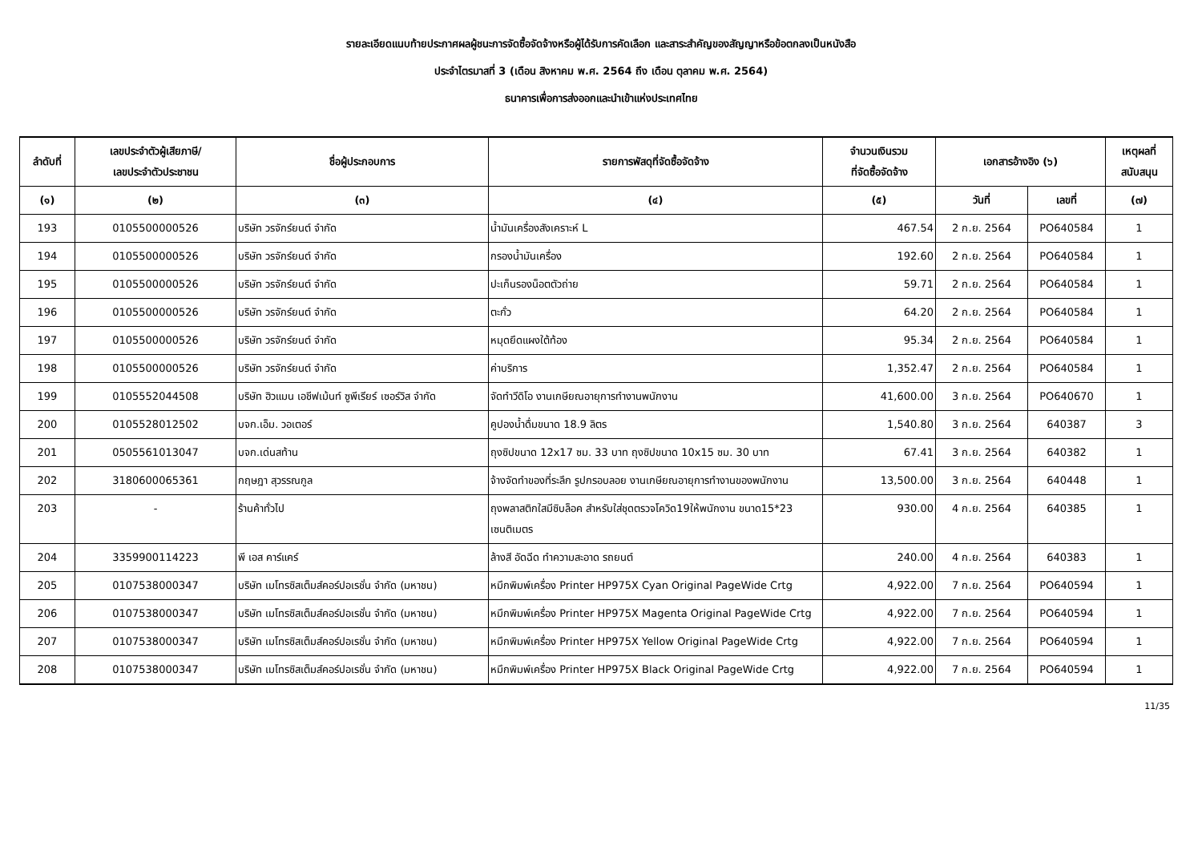รายละเอียดแนบท้ายประกาศผลผู้ชนะการจัดซื้อจัดจ้างหรือผู้ได้รับการคัดเลือก และสาระสำคัญของสัญญาหรือข้อตกลงเป็นหนังสือ
ประจำไตรมาสที่ 3 (เดือน สิงหาคม พ.ศ. 2564 ถึง เดือน ตุลาคม พ.ศ. 2564)
ธนาคารเพื่อการส่งออกและนำเข้าแห่งประเทศไทย
| ลำดับที่ | เลขประจำตัวผู้เสียภาษี/ เลขประจำตัวประชาชน | ชื่อผู้ประกอบการ | รายการพัสดุที่จัดซื้อจัดจ้าง | จำนวนเงินรวม ที่จัดซื้อจัดจ้าง | เอกสารอ้างอิง (๖) | | เหตุผลที่ สนับสนุน |
| --- | --- | --- | --- | --- | --- | --- | --- |
| (๑) | (๒) | (๓) | (๔) | (๕) | วันที่ | เลขที่ | (๗) |
| 193 | 0105500000526 | บริษัท วรจักร์ยนต์ จำกัด | น้ำมันเครื่องสังเคราะห์ L | 467.54 | 2 ก.ย. 2564 | PO640584 | 1 |
| 194 | 0105500000526 | บริษัท วรจักร์ยนต์ จำกัด | กรองน้ำมันเครื่อง | 192.60 | 2 ก.ย. 2564 | PO640584 | 1 |
| 195 | 0105500000526 | บริษัท วรจักร์ยนต์ จำกัด | ปะเก็นรองน็อตตัวถ่าย | 59.71 | 2 ก.ย. 2564 | PO640584 | 1 |
| 196 | 0105500000526 | บริษัท วรจักร์ยนต์ จำกัด | ตะกั่ว | 64.20 | 2 ก.ย. 2564 | PO640584 | 1 |
| 197 | 0105500000526 | บริษัท วรจักร์ยนต์ จำกัด | หมุดยึดแผงใต้ท้อง | 95.34 | 2 ก.ย. 2564 | PO640584 | 1 |
| 198 | 0105500000526 | บริษัท วรจักร์ยนต์ จำกัด | ค่าบริการ | 1,352.47 | 2 ก.ย. 2564 | PO640584 | 1 |
| 199 | 0105552044508 | บริษัท ฮิวแมน เอชีฟเม้นท์ ซูพีเรียร์ เซอร์วิส จำกัด | จัดทำวีดิโอ งานเกษียณอายุการทำงานพนักงาน | 41,600.00 | 3 ก.ย. 2564 | PO640670 | 1 |
| 200 | 0105528012502 | บจก.เอ็ม. วอเตอร์ | คูปองน้ำดื่มขนาด 18.9 ลิตร | 1,540.80 | 3 ก.ย. 2564 | 640387 | 3 |
| 201 | 0505561013047 | บจก.เด่นสท้าน | ถุงซิปขนาด 12x17 ซม. 33 บาท ถุงซิปขนาด 10x15 ซม. 30 บาท | 67.41 | 3 ก.ย. 2564 | 640382 | 1 |
| 202 | 3180600065361 | กฤษฎา สุวรรณกูล | จ้างจัดทำของที่ระลึก รูปกรอบลอย งานเกษียณอายุการทำงานของพนักงาน | 13,500.00 | 3 ก.ย. 2564 | 640448 | 1 |
| 203 | - | ร้านค้าทั่วไป | ถุงพลาสติกใสมีซิบล็อค สำหรับใส่ชุดตรวจโควิด19ให้พนักงาน ขนาด15*23 เซนติเมตร | 930.00 | 4 ก.ย. 2564 | 640385 | 1 |
| 204 | 3359900114223 | พี เอส คาร์แคร์ | ล้างสี อัดฉีด ทำความสะอาด รถยนต์ | 240.00 | 4 ก.ย. 2564 | 640383 | 1 |
| 205 | 0107538000347 | บริษัท เมโทรซิสเต็มส์คอร์ปอเรชั่น จำกัด (มหาชน) | หมึกพิมพ์เครื่อง Printer HP975X Cyan Original PageWide Crtg | 4,922.00 | 7 ก.ย. 2564 | PO640594 | 1 |
| 206 | 0107538000347 | บริษัท เมโทรซิสเต็มส์คอร์ปอเรชั่น จำกัด (มหาชน) | หมึกพิมพ์เครื่อง Printer HP975X Magenta Original PageWide Crtg | 4,922.00 | 7 ก.ย. 2564 | PO640594 | 1 |
| 207 | 0107538000347 | บริษัท เมโทรซิสเต็มส์คอร์ปอเรชั่น จำกัด (มหาชน) | หมึกพิมพ์เครื่อง Printer HP975X Yellow Original PageWide Crtg | 4,922.00 | 7 ก.ย. 2564 | PO640594 | 1 |
| 208 | 0107538000347 | บริษัท เมโทรซิสเต็มส์คอร์ปอเรชั่น จำกัด (มหาชน) | หมึกพิมพ์เครื่อง Printer HP975X Black Original PageWide Crtg | 4,922.00 | 7 ก.ย. 2564 | PO640594 | 1 |
11/35